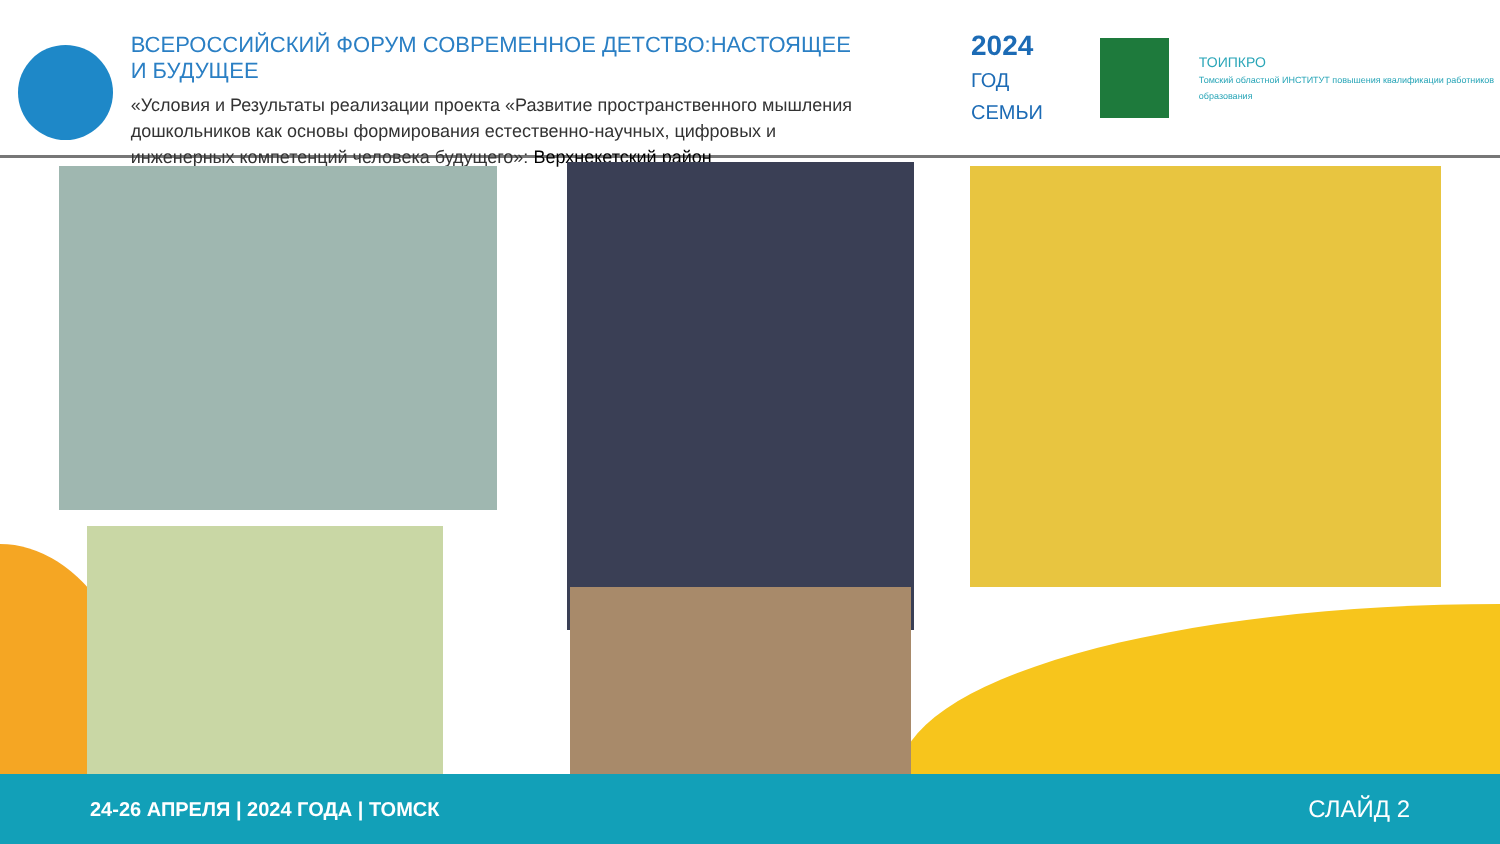ВСЕРОССИЙСКИЙ ФОРУМ СОВРЕМЕННОЕ ДЕТСТВО:НАСТОЯЩЕЕ И БУДУЩЕЕ
«Условия и Результаты реализации проекта «Развитие пространственного мышления дошкольников как основы формирования естественно-научных, цифровых и инженерных компетенций человека будущего»: Верхнекетский район
2024
ГОД СЕМЬИ
ТОИПКРО
Томский областной ИНСТИТУТ повышения квалификации работников образования
24-26 АПРЕЛЯ | 2024 ГОДА | ТОМСК
СЛАЙД 2